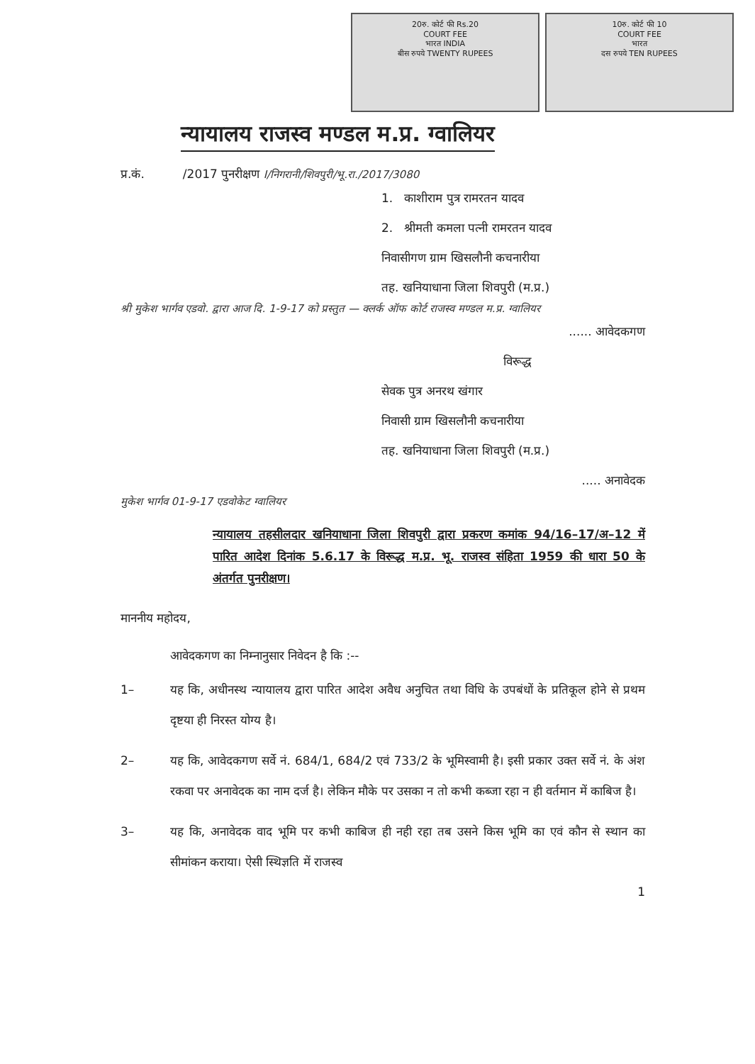20रु. कोर्ट फी Rs.20
COURT FEE
भारत INDIA
बीस रुपये TWENTY RUPEES
10रु. कोर्ट फी 10
COURT FEE
भारत
दस रुपये TEN RUPEES
न्यायालय राजस्व मण्डल म.प्र. ग्वालियर
प्र.कं. /2017 पुनरीक्षण I/निगरानी/शिवपुरी/भू.रा./2017/3080
1. काशीराम पुत्र रामरतन यादव
2. श्रीमती कमला पत्नी रामरतन यादव
निवासीगण ग्राम खिसलौनी कचनारीया
तह. खनियाधाना जिला शिवपुरी (म.प्र.)
श्री मुकेश भार्गव एडवो. द्वारा आज दि. 1-9-17 को प्रस्तुत — क्लर्क ऑफ कोर्ट राजस्व मण्डल म.प्र. ग्वालियर
...... आवेदकगण
विरूद्ध
सेवक पुत्र अनरथ खंगार
निवासी ग्राम खिसलौनी कचनारीया
तह. खनियाधाना जिला शिवपुरी (म.प्र.)
..... अनावेदक
मुकेश भार्गव 01-9-17 एडवोकेट ग्वालियर
न्यायालय तहसीलदार खनियाधाना जिला शिवपुरी द्वारा प्रकरण कमांक 94/16–17/अ–12 में पारित आदेश दिनांक 5.6.17 के विरूद्ध म.प्र. भू. राजस्व संहिता 1959 की धारा 50 के अंतर्गत पुनरीक्षण।
माननीय महोदय,
आवेदकगण का निम्नानुसार निवेदन है कि :--
1– यह कि, अधीनस्थ न्यायालय द्वारा पारित आदेश अवैध अनुचित तथा विधि के उपबंधों के प्रतिकूल होने से प्रथम दृष्टया ही निरस्त योग्य है।
2– यह कि, आवेदकगण सर्वे नं. 684/1, 684/2 एवं 733/2 के भूमिस्वामी है। इसी प्रकार उक्त सर्वे नं. के अंश रकवा पर अनावेदक का नाम दर्ज है। लेकिन मौके पर उसका न तो कभी कब्जा रहा न ही वर्तमान में काबिज है।
3– यह कि, अनावेदक वाद भूमि पर कभी काबिज ही नही रहा तब उसने किस भूमि का एवं कौन से स्थान का सीमांकन कराया। ऐसी स्थिज्ञति में राजस्व
1